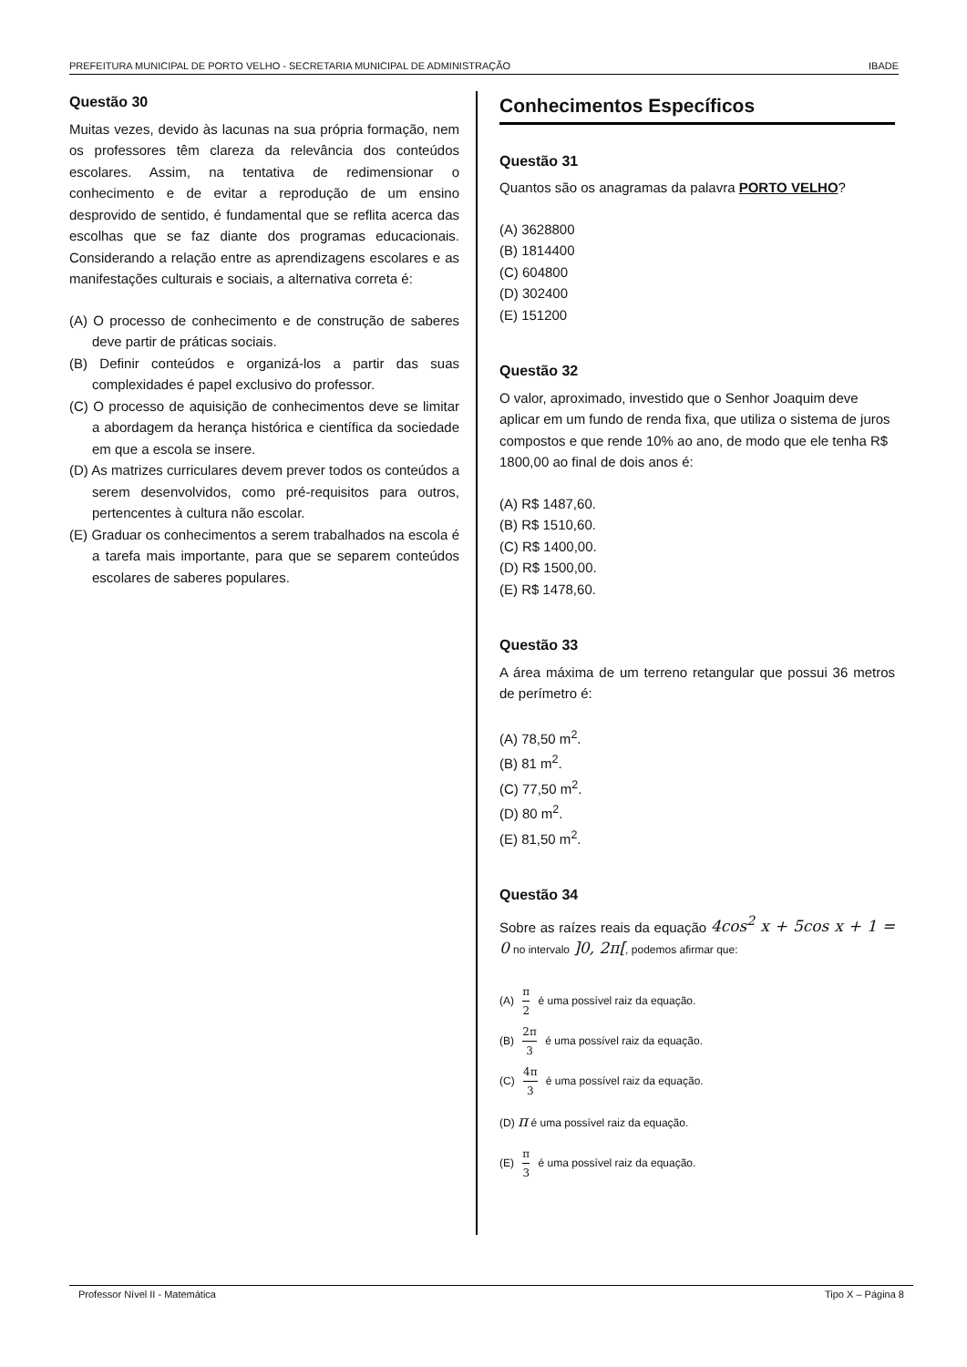PREFEITURA MUNICIPAL DE PORTO VELHO - SECRETARIA MUNICIPAL DE ADMINISTRAÇÃO IBADE
Questão 30
Muitas vezes, devido às lacunas na sua própria formação, nem os professores têm clareza da relevância dos conteúdos escolares. Assim, na tentativa de redimensionar o conhecimento e de evitar a reprodução de um ensino desprovido de sentido, é fundamental que se reflita acerca das escolhas que se faz diante dos programas educacionais. Considerando a relação entre as aprendizagens escolares e as manifestações culturais e sociais, a alternativa correta é:
(A) O processo de conhecimento e de construção de saberes deve partir de práticas sociais.
(B) Definir conteúdos e organizá-los a partir das suas complexidades é papel exclusivo do professor.
(C) O processo de aquisição de conhecimentos deve se limitar a abordagem da herança histórica e científica da sociedade em que a escola se insere.
(D) As matrizes curriculares devem prever todos os conteúdos a serem desenvolvidos, como pré-requisitos para outros, pertencentes à cultura não escolar.
(E) Graduar os conhecimentos a serem trabalhados na escola é a tarefa mais importante, para que se separem conteúdos escolares de saberes populares.
Conhecimentos Específicos
Questão 31
Quantos são os anagramas da palavra PORTO VELHO?
(A) 3628800
(B) 1814400
(C) 604800
(D) 302400
(E) 151200
Questão 32
O valor, aproximado, investido que o Senhor Joaquim deve aplicar em um fundo de renda fixa, que utiliza o sistema de juros compostos e que rende 10% ao ano, de modo que ele tenha R$ 1800,00 ao final de dois anos é:
(A) R$ 1487,60.
(B) R$ 1510,60.
(C) R$ 1400,00.
(D) R$ 1500,00.
(E) R$ 1478,60.
Questão 33
A área máxima de um terreno retangular que possui 36 metros de perímetro é:
(A) 78,50 m<sup>2</sup>.
(B) 81 m<sup>2</sup>.
(C) 77,50 m<sup>2</sup>.
(D) 80 m<sup>2</sup>.
(E) 81,50 m<sup>2</sup>.
Questão 34
Sobre as raízes reais da equação 4cos<sup>2</sup> x + 5cos x + 1 = 0 no intervalo ]0, 2π[, podemos afirmar que:
(A) π 2 é uma possível raiz da equação.
(B) 2π 3 é uma possível raiz da equação.
(C) 4π 3 é uma possível raiz da equação.
(D) π é uma possível raiz da equação.
(E) π 3 é uma possível raiz da equação.
Professor Nível II - Matemática Tipo X – Página 8